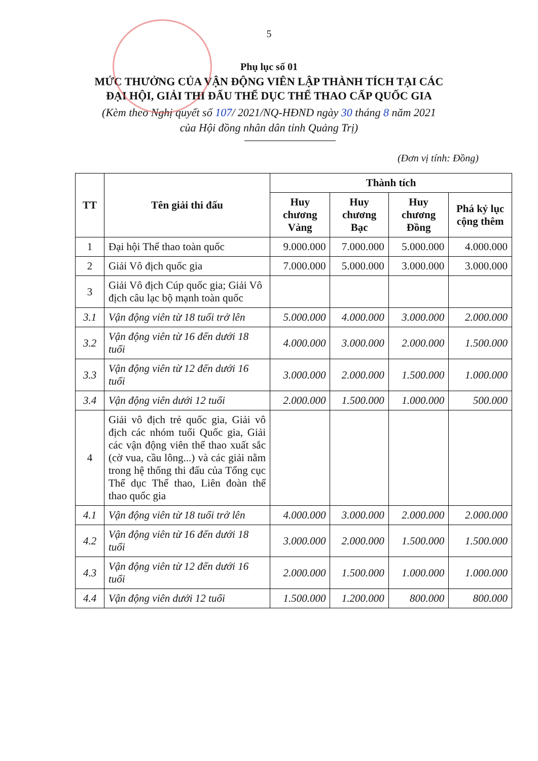5
Phụ lục số 01
MỨC THƯỞNG CỦA VẬN ĐỘNG VIÊN LẬP THÀNH TÍCH TẠI CÁC
ĐẠI HỘI, GIẢI THI ĐẤU THỂ DỤC THỂ THAO CẤP QUỐC GIA
(Kèm theo Nghị quyết số 107/ 2021/NQ-HĐND ngày 30 tháng 8 năm 2021
của Hội đồng nhân dân tỉnh Quảng Trị)
(Đơn vị tính: Đồng)
| TT | Tên giải thi đấu | Thành tích | | | |
| --- | --- | --- | --- | --- | --- |
| | | Huy chương Vàng | Huy chương Bạc | Huy chương Đồng | Phá kỷ lục cộng thêm |
| 1 | Đại hội Thể thao toàn quốc | 9.000.000 | 7.000.000 | 5.000.000 | 4.000.000 |
| 2 | Giải Vô địch quốc gia | 7.000.000 | 5.000.000 | 3.000.000 | 3.000.000 |
| 3 | Giải Vô địch Cúp quốc gia; Giải Vô địch câu lạc bộ mạnh toàn quốc | | | | |
| 3.1 | Vận động viên từ 18 tuổi trở lên | 5.000.000 | 4.000.000 | 3.000.000 | 2.000.000 |
| 3.2 | Vận động viên từ 16 đến dưới 18 tuổi | 4.000.000 | 3.000.000 | 2.000.000 | 1.500.000 |
| 3.3 | Vận động viên từ 12 đến dưới 16 tuổi | 3.000.000 | 2.000.000 | 1.500.000 | 1.000.000 |
| 3.4 | Vận động viên dưới 12 tuổi | 2.000.000 | 1.500.000 | 1.000.000 | 500.000 |
| 4 | Giải vô địch trẻ quốc gia, Giải vô địch các nhóm tuổi Quốc gia, Giải các vận động viên thể thao xuất sắc (cờ vua, cầu lông...) và các giải nằm trong hệ thống thi đấu của Tổng cục Thể dục Thể thao, Liên đoàn thể thao quốc gia | | | | |
| 4.1 | Vận động viên từ 18 tuổi trở lên | 4.000.000 | 3.000.000 | 2.000.000 | 2.000.000 |
| 4.2 | Vận động viên từ 16 đến dưới 18 tuổi | 3.000.000 | 2.000.000 | 1.500.000 | 1.500.000 |
| 4.3 | Vận động viên từ 12 đến dưới 16 tuổi | 2.000.000 | 1.500.000 | 1.000.000 | 1.000.000 |
| 4.4 | Vận động viên dưới 12 tuổi | 1.500.000 | 1.200.000 | 800.000 | 800.000 |